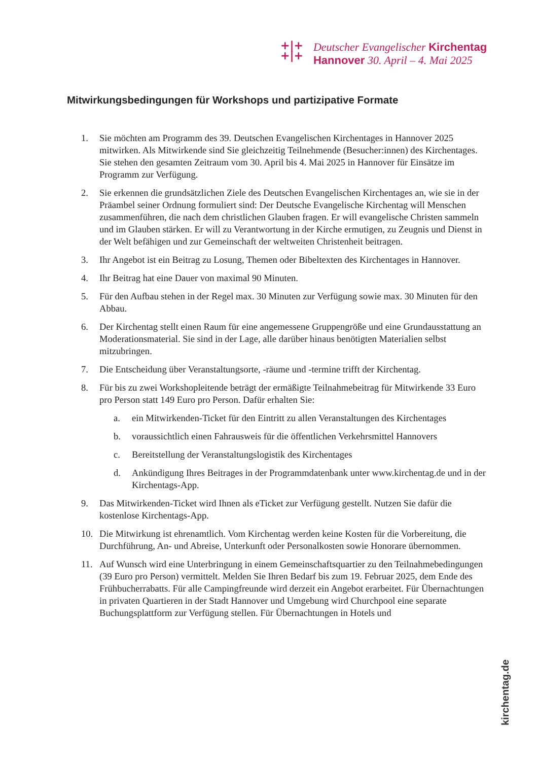+|+
+|+
Deutscher Evangelischer Kirchentag
Hannover 30. April – 4. Mai 2025
Mitwirkungsbedingungen für Workshops und partizipative Formate
1. Sie möchten am Programm des 39. Deutschen Evangelischen Kirchentages in Hannover 2025 mitwirken. Als Mitwirkende sind Sie gleichzeitig Teilnehmende (Besucher:innen) des Kirchentages. Sie stehen den gesamten Zeitraum vom 30. April bis 4. Mai 2025 in Hannover für Einsätze im Programm zur Verfügung.
2. Sie erkennen die grundsätzlichen Ziele des Deutschen Evangelischen Kirchentages an, wie sie in der Präambel seiner Ordnung formuliert sind: Der Deutsche Evangelische Kirchentag will Menschen zusammenführen, die nach dem christlichen Glauben fragen. Er will evangelische Christen sammeln und im Glauben stärken. Er will zu Verantwortung in der Kirche ermutigen, zu Zeugnis und Dienst in der Welt befähigen und zur Gemeinschaft der weltweiten Christenheit beitragen.
3. Ihr Angebot ist ein Beitrag zu Losung, Themen oder Bibeltexten des Kirchentages in Hannover.
4. Ihr Beitrag hat eine Dauer von maximal 90 Minuten.
5. Für den Aufbau stehen in der Regel max. 30 Minuten zur Verfügung sowie max. 30 Minuten für den Abbau.
6. Der Kirchentag stellt einen Raum für eine angemessene Gruppengröße und eine Grundausstattung an Moderationsmaterial. Sie sind in der Lage, alle darüber hinaus benötigten Materialien selbst mitzubringen.
7. Die Entscheidung über Veranstaltungsorte, -räume und -termine trifft der Kirchentag.
8. Für bis zu zwei Workshopleitende beträgt der ermäßigte Teilnahmebeitrag für Mitwirkende 33 Euro pro Person statt 149 Euro pro Person. Dafür erhalten Sie:
a. ein Mitwirkenden-Ticket für den Eintritt zu allen Veranstaltungen des Kirchentages
b. voraussichtlich einen Fahrausweis für die öffentlichen Verkehrsmittel Hannovers
c. Bereitstellung der Veranstaltungslogistik des Kirchentages
d. Ankündigung Ihres Beitrages in der Programmdatenbank unter www.kirchentag.de und in der Kirchentags-App.
9. Das Mitwirkenden-Ticket wird Ihnen als eTicket zur Verfügung gestellt. Nutzen Sie dafür die kostenlose Kirchentags-App.
10. Die Mitwirkung ist ehrenamtlich. Vom Kirchentag werden keine Kosten für die Vorbereitung, die Durchführung, An- und Abreise, Unterkunft oder Personalkosten sowie Honorare übernommen.
11. Auf Wunsch wird eine Unterbringung in einem Gemeinschaftsquartier zu den Teilnahmebedingungen (39 Euro pro Person) vermittelt. Melden Sie Ihren Bedarf bis zum 19. Februar 2025, dem Ende des Frühbucherrabatts. Für alle Campingfreunde wird derzeit ein Angebot erarbeitet. Für Übernachtungen in privaten Quartieren in der Stadt Hannover und Umgebung wird Churchpool eine separate Buchungsplattform zur Verfügung stellen. Für Übernachtungen in Hotels und
kirchentag.de